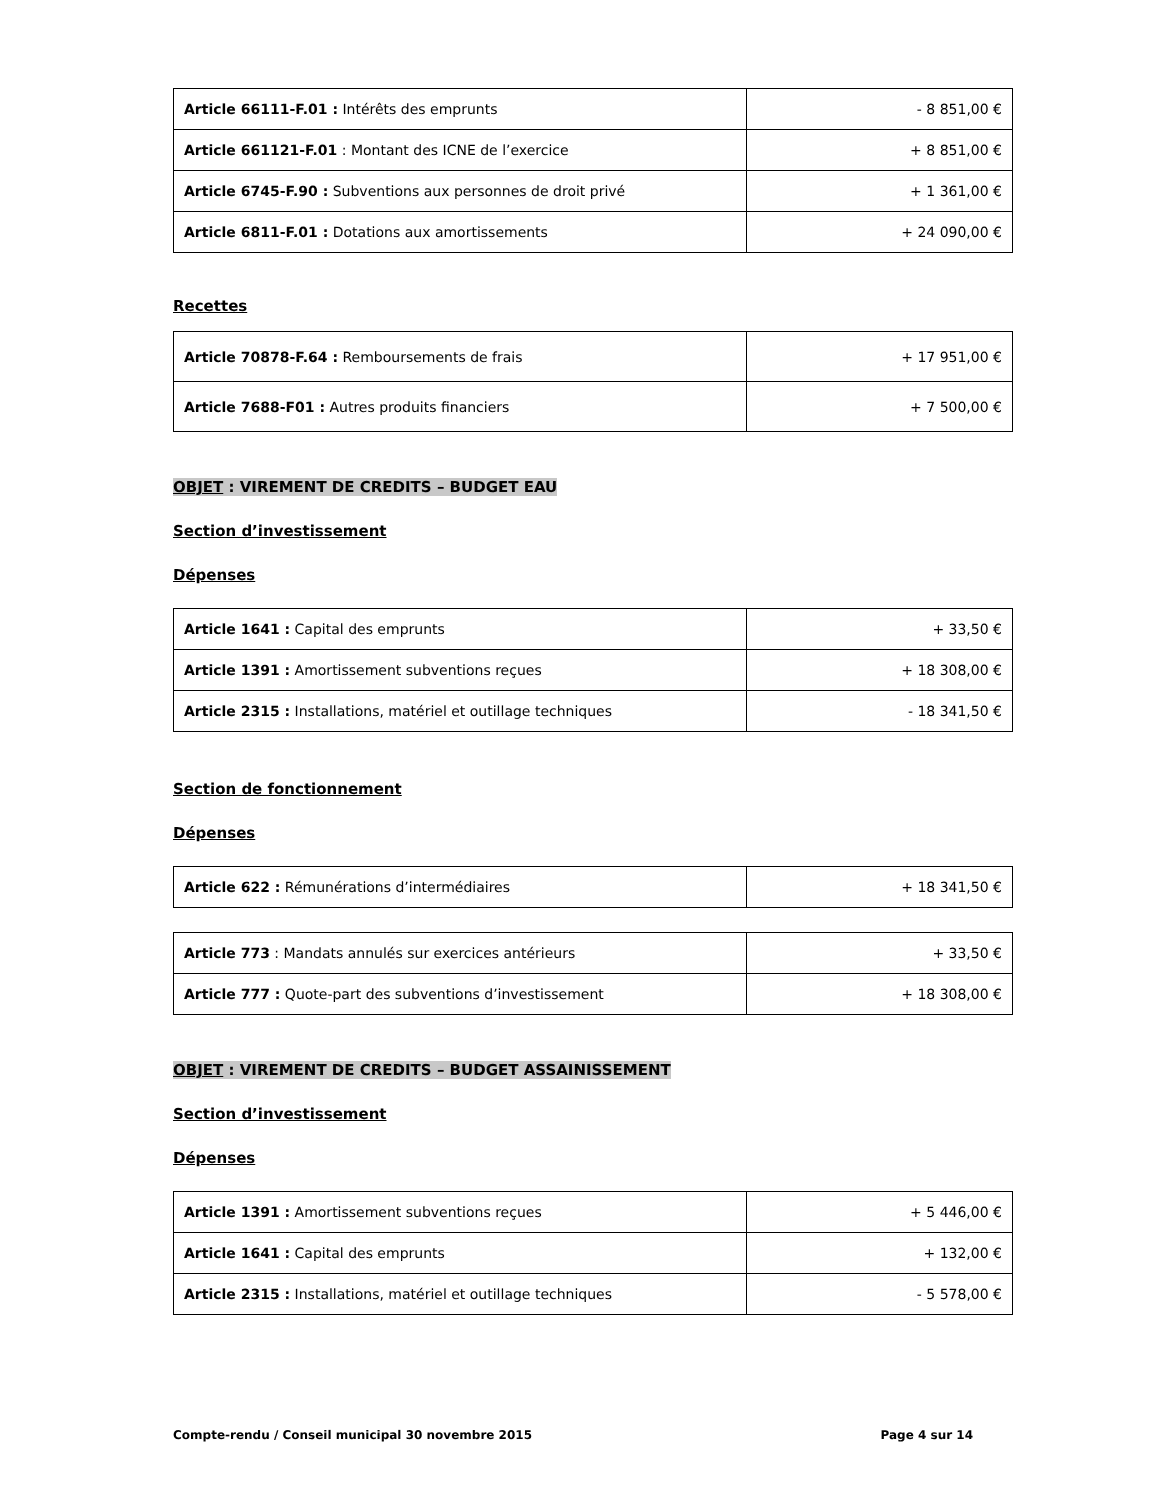| Article 66111-F.01 : Intérêts des emprunts | - 8 851,00 € |
| Article 661121-F.01 : Montant des ICNE de l’exercice | + 8 851,00 € |
| Article 6745-F.90 : Subventions aux personnes de droit privé | + 1 361,00 € |
| Article 6811-F.01 : Dotations aux amortissements | + 24 090,00 € |
Recettes
| Article 70878-F.64 : Remboursements de frais | + 17 951,00 € |
| Article 7688-F01 : Autres produits financiers | + 7 500,00 € |
OBJET : VIREMENT DE CREDITS – BUDGET EAU
Section d’investissement
Dépenses
| Article 1641 : Capital des emprunts | + 33,50 € |
| Article 1391 : Amortissement subventions reçues | + 18 308,00 € |
| Article 2315 : Installations, matériel et outillage techniques | - 18 341,50 € |
Section de fonctionnement
Dépenses
| Article 622 : Rémunérations d’intermédiaires | + 18 341,50 € |
| Article 773 : Mandats annulés sur exercices antérieurs | + 33,50 € |
| Article 777 : Quote-part des subventions d’investissement | + 18 308,00 € |
OBJET : VIREMENT DE CREDITS – BUDGET ASSAINISSEMENT
Section d’investissement
Dépenses
| Article 1391 : Amortissement subventions reçues | + 5 446,00 € |
| Article 1641 : Capital des emprunts | + 132,00 € |
| Article 2315 : Installations, matériel et outillage techniques | - 5 578,00 € |
Compte-rendu / Conseil municipal 30 novembre 2015 Page 4 sur 14